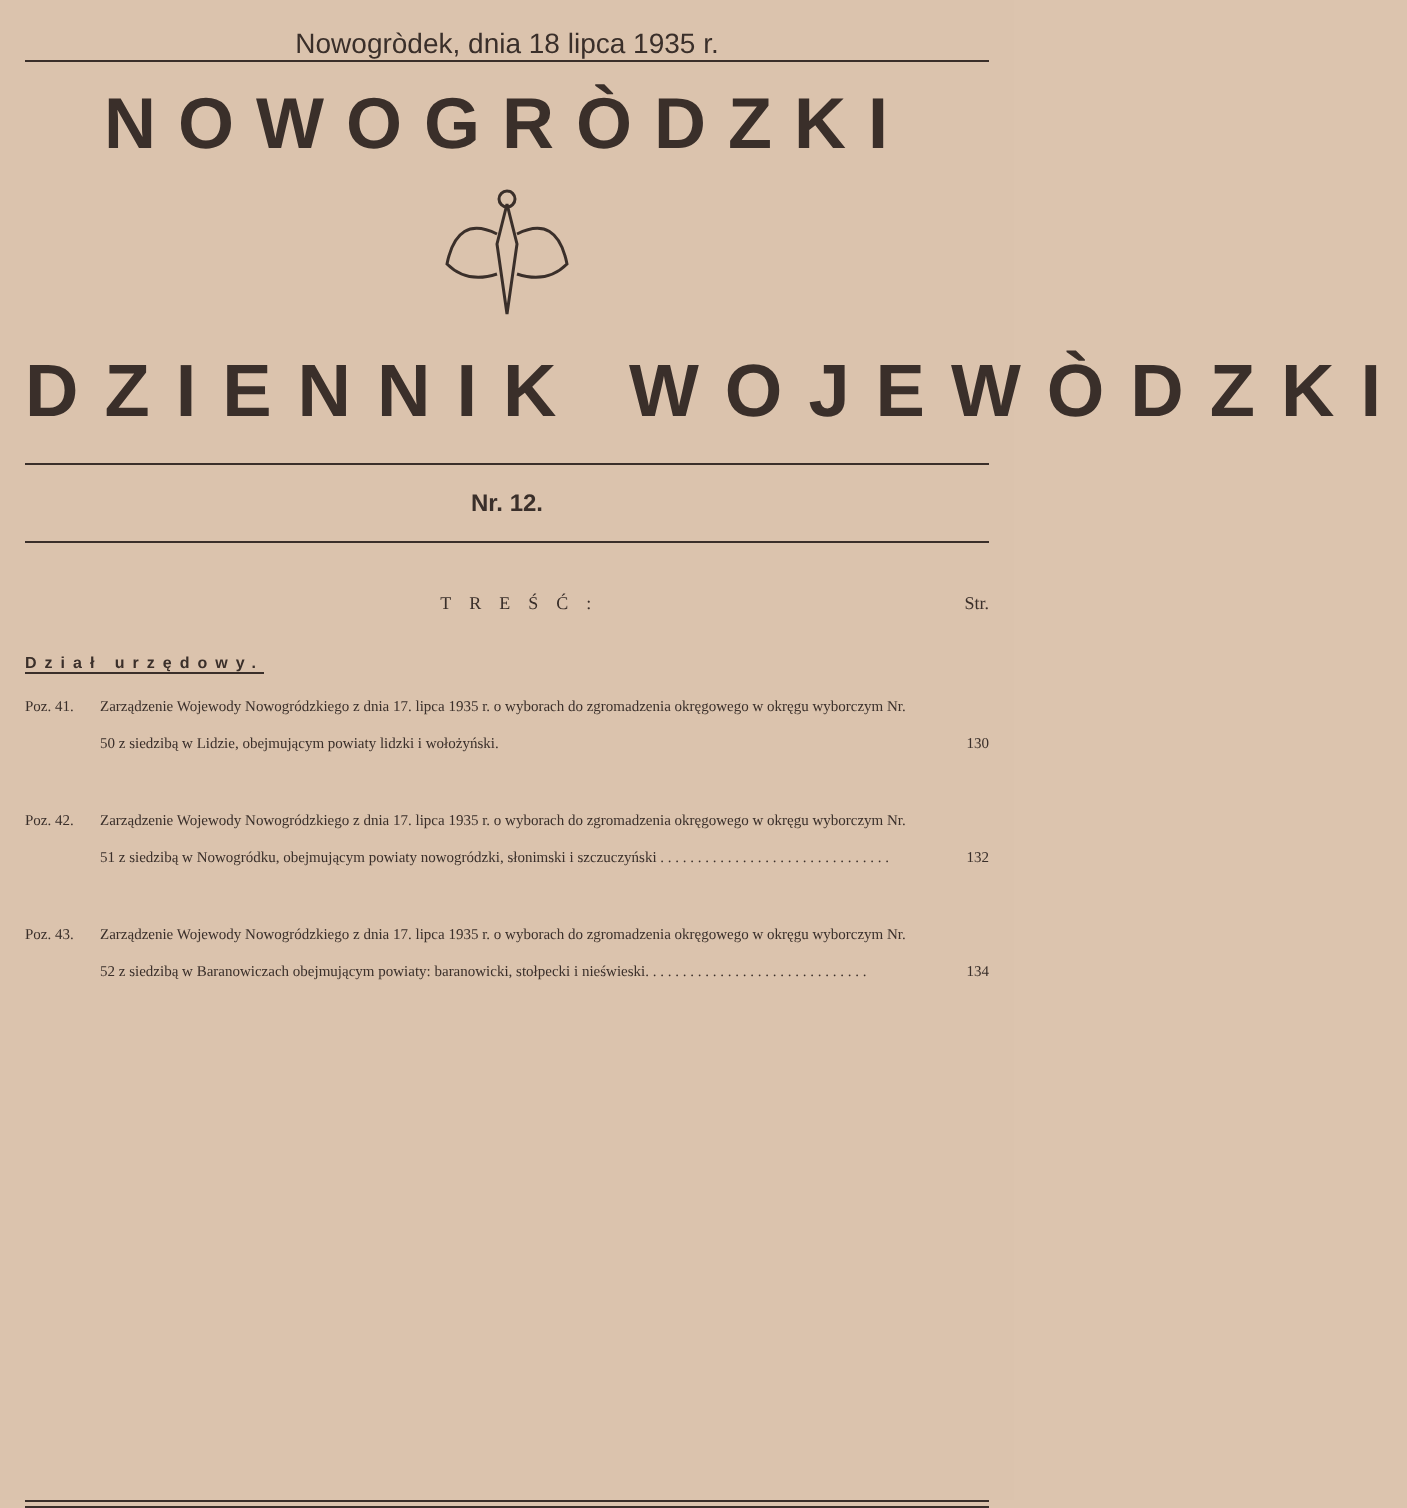Nowogròdek, dnia 18 lipca 1935 r.
NOWOGRÒDZKI
DZIENNIK WOJEWÒDZKI
Nr. 12.
TREŚĆ: Str.
Dział urzędowy.
Poz. 41. Zarządzenie Wojewody Nowogródzkiego z dnia 17. lipca 1935 r. o wyborach do zgromadzenia okręgowego w okręgu wyborczym Nr. 50 z siedzibą w Lidzie, obejmującym powiaty lidzki i wołożyński. 130
Poz. 42. Zarządzenie Wojewody Nowogródzkiego z dnia 17. lipca 1935 r. o wyborach do zgromadzenia okręgowego w okręgu wyborczym Nr. 51 z siedzibą w Nowogródku, obejmującym powiaty nowogródzki, słonimski i szczuczyński . . . . . . . . . . . . . . . . . . . . . . . . . . . . . . . 132
Poz. 43. Zarządzenie Wojewody Nowogródzkiego z dnia 17. lipca 1935 r. o wyborach do zgromadzenia okręgowego w okręgu wyborczym Nr. 52 z siedzibą w Baranowiczach obejmującym powiaty: baranowicki, stołpecki i nieświeski. . . . . . . . . . . . . . . . . . . . . . . . . . . . . . 134